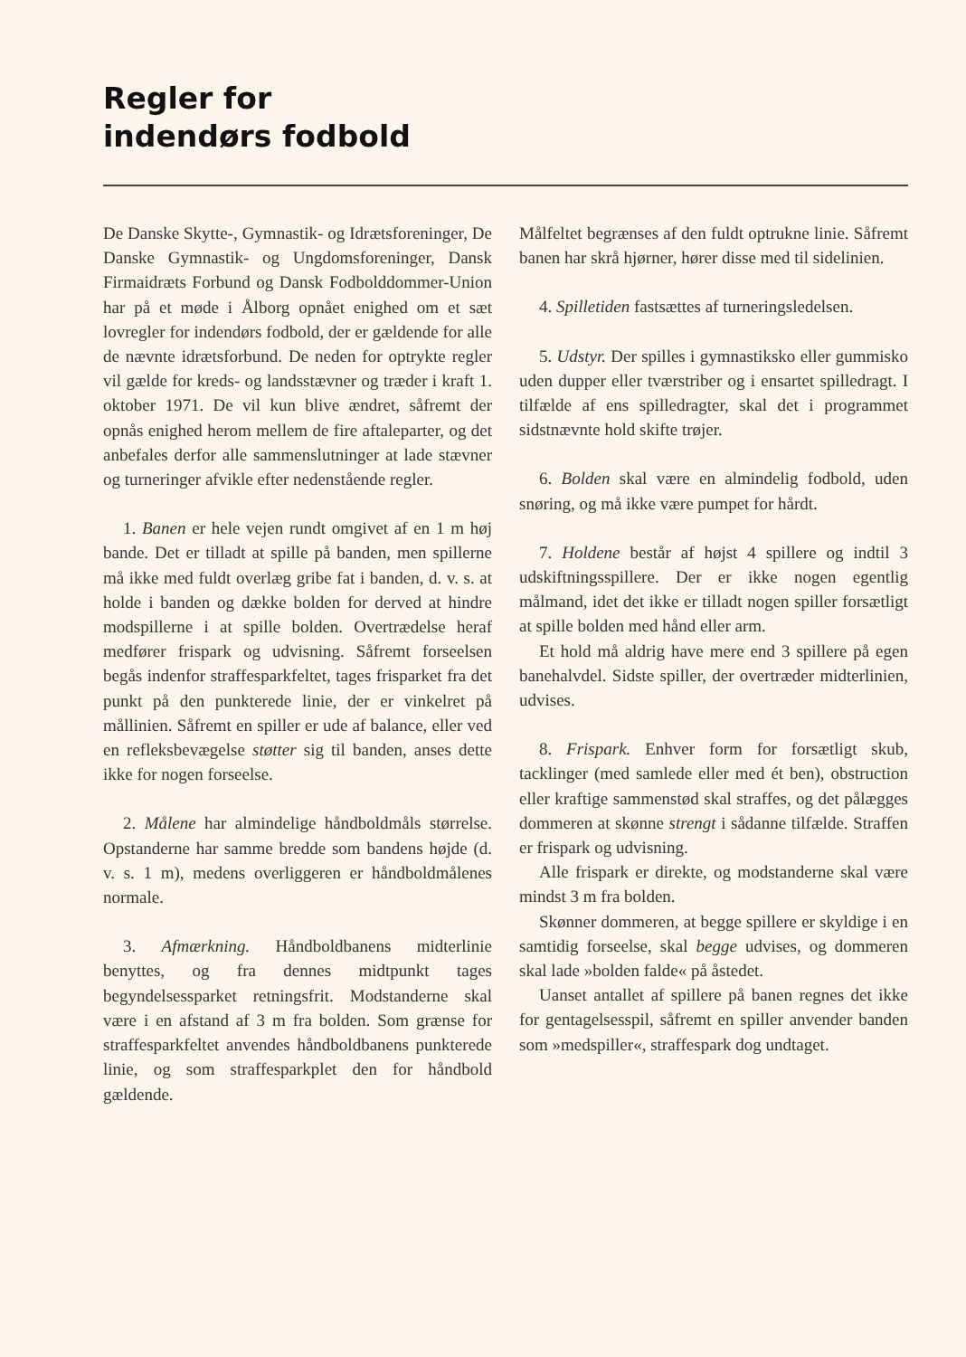Regler for
indendørs fodbold
De Danske Skytte-, Gymnastik- og Idrætsforeninger, De Danske Gymnastik- og Ungdomsforeninger, Dansk Firmaidræts Forbund og Dansk Fodbolddommer-Union har på et møde i Ålborg opnået enighed om et sæt lovregler for indendørs fodbold, der er gældende for alle de nævnte idrætsforbund. De neden for optrykte regler vil gælde for kreds- og landsstævner og træder i kraft 1. oktober 1971. De vil kun blive ændret, såfremt der opnås enighed herom mellem de fire aftaleparter, og det anbefales derfor alle sammenslutninger at lade stævner og turneringer afvikle efter nedenstående regler.
1. Banen er hele vejen rundt omgivet af en 1 m høj bande. Det er tilladt at spille på banden, men spillerne må ikke med fuldt overlæg gribe fat i banden, d. v. s. at holde i banden og dække bolden for derved at hindre modspillerne i at spille bolden. Overtrædelse heraf medfører frispark og udvisning. Såfremt forseelsen begås indenfor straffesparkfeltet, tages frisparket fra det punkt på den punkterede linie, der er vinkelret på mållinien. Såfremt en spiller er ude af balance, eller ved en refleksbevægelse støtter sig til banden, anses dette ikke for nogen forseelse.
2. Målene har almindelige håndboldmåls størrelse. Opstanderne har samme bredde som bandens højde (d. v. s. 1 m), medens overliggeren er håndboldmålenes normale.
3. Afmærkning. Håndboldbanens midterlinie benyttes, og fra dennes midtpunkt tages begyndelsessparket retningsfrit. Modstanderne skal være i en afstand af 3 m fra bolden. Som grænse for straffesparkfeltet anvendes håndboldbanens punkterede linie, og som straffesparkplet den for håndbold gældende.
Målfeltet begrænses af den fuldt optrukne linie. Såfremt banen har skrå hjørner, hører disse med til sidelinien.
4. Spilletiden fastsættes af turneringsledelsen.
5. Udstyr. Der spilles i gymnastiksko eller gummisko uden dupper eller tværstriber og i ensartet spilledragt. I tilfælde af ens spilledragter, skal det i programmet sidstnævnte hold skifte trøjer.
6. Bolden skal være en almindelig fodbold, uden snøring, og må ikke være pumpet for hårdt.
7. Holdene består af højst 4 spillere og indtil 3 udskiftningsspillere. Der er ikke nogen egentlig målmand, idet det ikke er tilladt nogen spiller forsætligt at spille bolden med hånd eller arm.
Et hold må aldrig have mere end 3 spillere på egen banehalvdel. Sidste spiller, der overtræder midterlinien, udvises.
8. Frispark. Enhver form for forsætligt skub, tacklinger (med samlede eller med ét ben), obstruction eller kraftige sammenstød skal straffes, og det pålægges dommeren at skønne strengt i sådanne tilfælde. Straffen er frispark og udvisning.
Alle frispark er direkte, og modstanderne skal være mindst 3 m fra bolden.
Skønner dommeren, at begge spillere er skyldige i en samtidig forseelse, skal begge udvises, og dommeren skal lade »bolden falde« på åstedet.
Uanset antallet af spillere på banen regnes det ikke for gentagelsesspil, såfremt en spiller anvender banden som »medspiller«, straffespark dog undtaget.